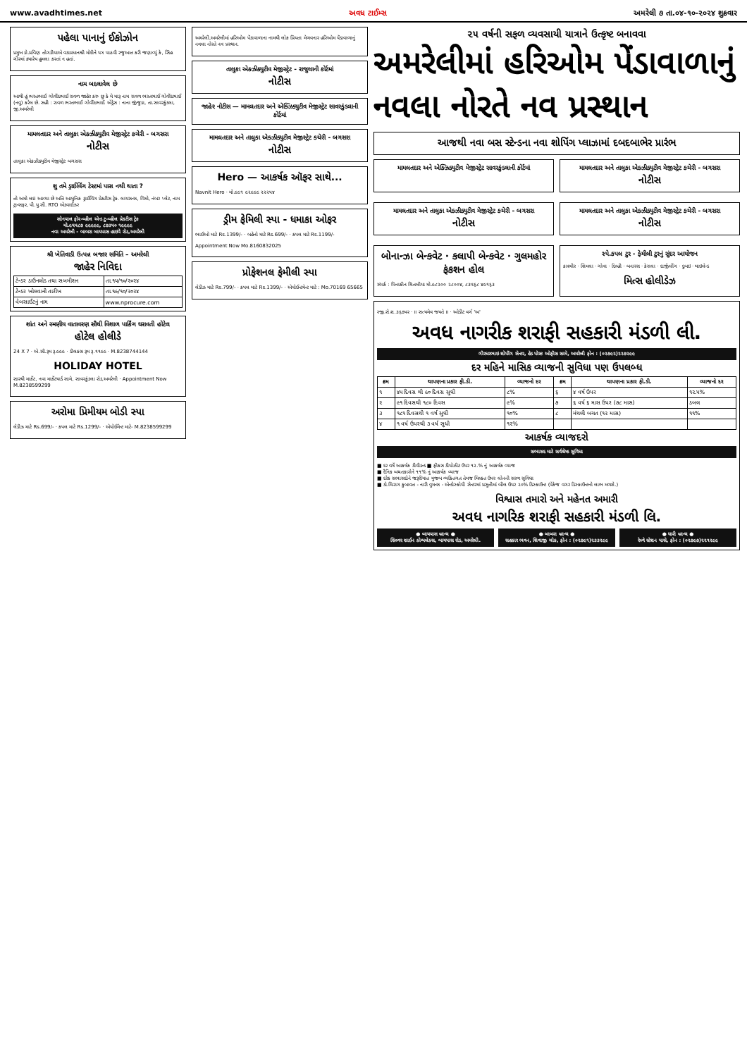www.avadhtimes.net અવધ ટાઈમ્સ અમરેલી ૭ તા.૦૪-૧૦-૨૦૨૪ શુક્રવાર
પહેલા પાનાનું ઈકોઝોન
પ્રમુખ ડો.પ્રવિણ તોગડીયાએ વડાપ્રધાનશ્રી મોદીને પત્ર પાઠવી રજુઆત કરી જણાવ્યું કે, સિંહ ગીરમાં ક્યારેય હુમલા કરતાં ન હતાં.
નામ બદલાવેલ છે
આથી હું ભરતભાઈ ગોવીંદભાઈ રાવળ જાહેર કરુ છુ કે મે મારૂ નામ રાવળ ભરતભાઈ ગોવીંદભાઈ (નવુ) કરેલ છે. સહી : રાવળ ભરતભાઈ ગોવીંદભાઈ. એડ્રેસ : નાના જીંજુડા, તા.સાવરકુંડલા, જી.અમરેલી
મામલતદાર અને તાલુકા એક્ઝીક્યુટીવ મેજીસ્ટ્રેટ કચેરી - બગસરા
નોટીસ
તાલુકા એક્ઝીક્યુટીવ મેજીસ્ટ્રેટ બગસરા
શુ તમે ડ્રાઈવિંગ ટેસ્ટમાં પાસ નથી થાતા ?
તો અમો લઇ આવ્યા છે અતિ આધુનિક ડ્રાઈવિંગ પ્રેકટીસ ટ્રેક. લાયસન્સ, વિમો, નંબર પ્લેટ, નામ ટ્રાન્સફર, પી.યુ.સી. RTO એડવાઈઝર
સોનપાલ ફોર-વ્હીલ એન્ડ ટુ-વ્હીલ પ્રેકટીસ ટ્રેક
મો.૯૫૫૮૭ ૯૯૯૯૯, ૮૭૩૫૦ ૧૯૯૯૯
નવા અમરેલી - બાબરા બાયપાસ હાઇવે રોડ,અમરેલી
શ્રી ખેતિવાડી ઉત્પન્ન બજાર સમિતિ – અમરેલી
જાહેર નિવિદા
| ટેન્ડર ડાઉનલોડ તથા સબમીશન | તા.૧૫/૧૦/૨૦૨૪ |
| ટેન્ડર ખોલવાની તારીખ | તા.૧૯/૧૦/૨૦૨૪ |
| વેબસાઈટનું નામ | www.nprocure.com |
શાંત અને રમણીય વાતાવરણ સૌથી વિશાળ પાર્કિંગ ધરાવતી હોટેલ
હોટેલ હોલીડે
24 X 7 · એ.સી.રૂમ રૂ.૯૯૯ · ડીલક્સ રૂમ રૂ.૧૧૯૯ · M.8238744144
HOLIDAY HOTEL
સારથી માર્કેટ, નવા માર્કેટયાર્ડ સામે, સાવરકુંડલા રોડ,અમરેલી · Appointment Now M.8238599299
અરોમા પ્રિમીયમ બોડી સ્પા
લેડીઝ માટે Rs.699/- · કપલ માટે Rs.1299/- · એપોઈમેન્ટ માટે- M.8238599299
અમરેલી,અમરેલીમાં હરિઓમ પેંડાવાળાના નામથી લોક પ્રિયતા મેળવનાર હરિઓમ પેંડાવાળાનું નવલા નોરતે નવ પ્રસ્થાન.
તાલુકા એક્ઝીક્યુટીવ મેજીસ્ટ્રેટ - રાજુલાની કોર્ટમાં
નોટીસ
જાહેર નોટીસ — મામલતદાર અને એક્ઝિક્યુટીવ મેજીસ્ટ્રેટ સાવરકુંડલાની કોર્ટમાં
મામલતદાર અને તાલુકા એક્ઝીક્યુટીવ મેજીસ્ટ્રેટ કચેરી - બગસરા
નોટીસ
Hero — આકર્ષક ઑફર સાથે...
Navnit Hero · મો.૯૯૧ ૯૨૯૯૯ ૨૨૨૫૪
ડ્રીમ ફેમિલી સ્પા - ધમાકા ઓફર
ભાઈઓ માટે Rs.1399/- · બહેનો માટે Rs.699/- · કપલ માટે Rs.1199/-
Appointment Now Mo.8160832025
પ્રોફેશનલ ફેમીલી સ્પા
લેડીઝ માટે Rs.799/- · કપલ માટે Rs.1399/- · એપોઈન્ટમેન્ટ માટે : Mo.70169 65665
૨૫ વર્ષની સફળ વ્યવસાયી યાત્રાને ઉત્કૃષ્ટ બનાવવા
અમરેલીમાં હરિઓમ પેંડાવાળાનું નવલા નોરતે નવ પ્રસ્થાન
આજથી નવા બસ સ્ટેન્ડના નવા શોપિંગ પ્લાઝામાં દબદબાભેર પ્રારંભ
મામલતદાર અને એક્ઝિક્યુટીવ મેજીસ્ટ્રેટ સાવરકુંડલાની કોર્ટમાં
મામલતદાર અને તાલુકા એક્ઝીક્યુટીવ મેજીસ્ટ્રેટ કચેરી - બગસરા
નોટીસ
મામલતદાર અને તાલુકા એક્ઝીક્યુટીવ મેજીસ્ટ્રેટ કચેરી - બગસરા
નોટીસ
મામલતદાર અને તાલુકા એક્ઝીક્યુટીવ મેજીસ્ટ્રેટ કચેરી - બગસરા
નોટીસ
બોનાન્ઝા બેન્કવેટ · કલાપી બેન્કવેટ · ગુલમહોર ફંકશન હોલ
સંપર્ક : પિનાકીન ચિતલીયા મો.૯૮૨૦૦ ૨૮૦૦૪, ૮૩૫૬૮ ૪૯૧૬૩
સ્પે.કપલ ટુર - ફેમીલી ટુરનું સુંદર આયોજન
કાશ્મીર · શિમલા · ગોવા · દિલ્હી · બનારસ · કેરાલા · દાર્જીલીંગ · દુબઇ · થાઇલેન્ડ
મિત્સ હોલીડેઝ
રજી.સે.શ.૩૬૭૫ર · ॥ સત્યમેવ જયતે ॥ · ઓડીટ વર્ગ 'અ'
અવધ નાગરીક શરાફી સહકારી મંડળી લી.
ગીરધરભાઇ શોપીંગ સેન્ટર, હેડ પોસ્ટ ઓફીસ સામે, અમરેલી ફોન : (૦૨૭૯૨)૨૨૭૨૯૯
દર મહિને માસિક વ્યાજની સુવિધા પણ ઉપલબ્ધ
| ક્રમ | થાપણના પ્રકાર ફી.ડી. | વ્યાજનો દર | ક્રમ | થાપણના પ્રકાર ફી.ડી. | વ્યાજનો દર |
| --- | --- | --- | --- | --- | --- |
| ૧ | ૪૫ દિવસ થી ૯૦ દિવસ સુધી | ૮% | ૬ | ૪ વર્ષ ઉપર | ૧૨.૫% |
| ૨ | ૯૧ દિવસથી ૧૮૦ દિવસ | ૯% | ૭ | ૬ વર્ષ ૬ માસ ઉપર (૭૮ માસ) | ડબલ |
| ૩ | ૧૮૧ દિવસથી ૧ વર્ષ સુધી | ૧૦% | ૮ | મંથલી બચત (૧૨ માસ) | ૧૧% |
| ૪ | ૧ વર્ષ ઉપરથી ૩ વર્ષ સુધી | ૧૨% | | | |
આકર્ષક વ્યાજદરો
સભાસદ માટે સર્વશ્રેષ્ઠ સુવિધા
■ દર વર્ષે આકર્ષક ડીવીડન્ડ ■ ફીકસ ડીપોઝીટ ઉપર ૧૨.% નું આકર્ષક વ્યાજ
■ દૈનિક બચતકારોને ૧૧% નું આકર્ષક વ્યાજ
■ દરેક સભાસદોને જરૂરીયાત મુજબ વ્યકિતગત તેમજ મિલ્કત ઉપર લોનની સરળ સુવિધા
■ ડો.ચિરાગ કુબાવત - નારી વુમન્સ - એન્ડોસ્કોપી સેન્ટરમાં પ્રસુતીમાં બીલ ઉપર ૨૦% ડિસ્કાઉન્ટ (પેકેજ વગર ડિસ્કાઉન્ટનો લાભ મળશે.)
વિશ્વાસ તમારો અને મહેનત અમારી
અવધ નાગરિક શરાફી સહકારી મંડળી લિ.
● બાયપાસ બ્રાન્ચ ●
સિલ્વર શાઈન કોમ્પલેક્સ, બાયપાસ રોડ, અમરેલી.
● બાબરા બ્રાન્ચ ●
સહકાર ભવન, શિવાજી ચોક, ફોન : (૦૨૭૯૧)૨૩૩૨૯૯
● ધારી બ્રાન્ચ ●
રેલ્વે સ્ટેશન પાસે, ફોન : (૦૨૭૯૭)૨૨૧૨૯૯